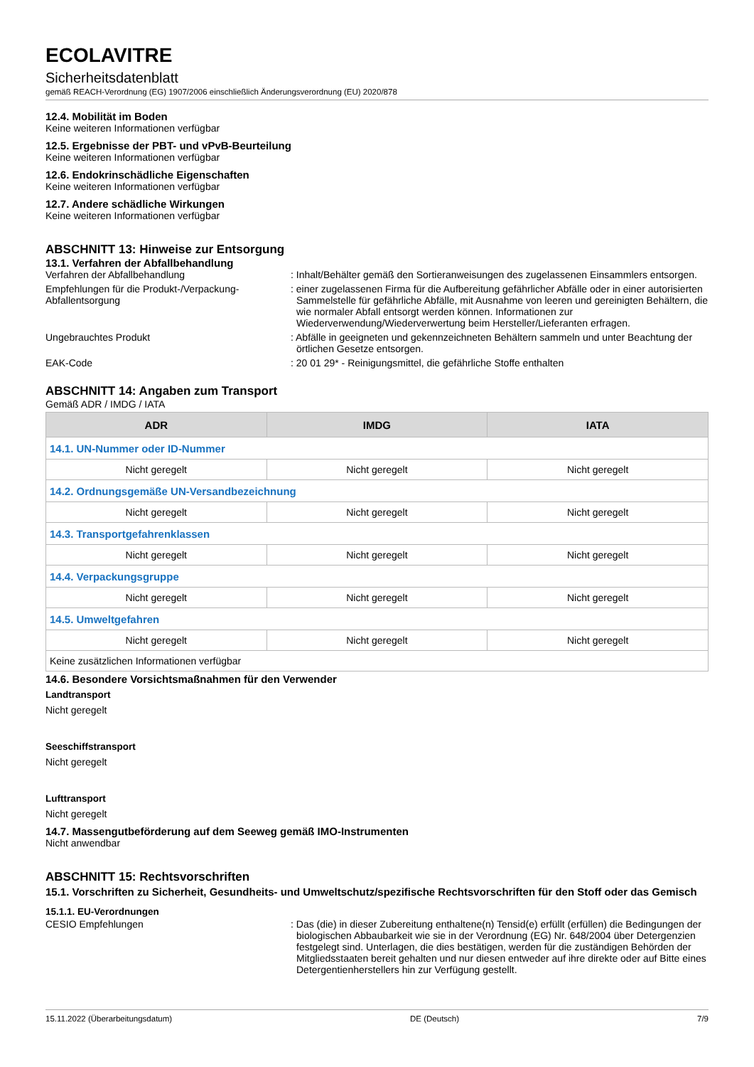ECOLAVITRE
Sicherheitsdatenblatt
gemäß REACH-Verordnung (EG) 1907/2006 einschließlich Änderungsverordnung (EU) 2020/878
12.4. Mobilität im Boden
Keine weiteren Informationen verfügbar
12.5. Ergebnisse der PBT- und vPvB-Beurteilung
Keine weiteren Informationen verfügbar
12.6. Endokrinschädliche Eigenschaften
Keine weiteren Informationen verfügbar
12.7. Andere schädliche Wirkungen
Keine weiteren Informationen verfügbar
ABSCHNITT 13: Hinweise zur Entsorgung
13.1. Verfahren der Abfallbehandlung
Verfahren der Abfallbehandlung : Inhalt/Behälter gemäß den Sortieranweisungen des zugelassenen Einsammlers entsorgen.
Empfehlungen für die Produkt-/Verpackung-Abfallentsorgung
: einer zugelassenen Firma für die Aufbereitung gefährlicher Abfälle oder in einer autorisierten Sammelstelle für gefährliche Abfälle, mit Ausnahme von leeren und gereinigten Behältern, die wie normaler Abfall entsorgt werden können. Informationen zur Wiederverwendung/Wiederverwertung beim Hersteller/Lieferanten erfragen.
Ungebrauchtes Produkt : Abfälle in geeigneten und gekennzeichneten Behältern sammeln und unter Beachtung der örtlichen Gesetze entsorgen.
EAK-Code : 20 01 29* - Reinigungsmittel, die gefährliche Stoffe enthalten
ABSCHNITT 14: Angaben zum Transport
Gemäß ADR / IMDG / IATA
| ADR | IMDG | IATA |
| --- | --- | --- |
| 14.1. UN-Nummer oder ID-Nummer | | |
| Nicht geregelt | Nicht geregelt | Nicht geregelt |
| 14.2. Ordnungsgemäße UN-Versandbezeichnung | | |
| Nicht geregelt | Nicht geregelt | Nicht geregelt |
| 14.3. Transportgefahrenklassen | | |
| Nicht geregelt | Nicht geregelt | Nicht geregelt |
| 14.4. Verpackungsgruppe | | |
| Nicht geregelt | Nicht geregelt | Nicht geregelt |
| 14.5. Umweltgefahren | | |
| Nicht geregelt | Nicht geregelt | Nicht geregelt |
| Keine zusätzlichen Informationen verfügbar | | |
14.6. Besondere Vorsichtsmaßnahmen für den Verwender
Landtransport
Nicht geregelt
Seeschiffstransport
Nicht geregelt
Lufttransport
Nicht geregelt
14.7. Massengutbeförderung auf dem Seeweg gemäß IMO-Instrumenten
Nicht anwendbar
ABSCHNITT 15: Rechtsvorschriften
15.1. Vorschriften zu Sicherheit, Gesundheits- und Umweltschutz/spezifische Rechtsvorschriften für den Stoff oder das Gemisch
15.1.1. EU-Verordnungen
CESIO Empfehlungen : Das (die) in dieser Zubereitung enthaltene(n) Tensid(e) erfüllt (erfüllen) die Bedingungen der biologischen Abbaubarkeit wie sie in der Verordnung (EG) Nr. 648/2004 über Detergenzien festgelegt sind. Unterlagen, die dies bestätigen, werden für die zuständigen Behörden der Mitgliedsstaaten bereit gehalten und nur diesen entweder auf ihre direkte oder auf Bitte eines Detergentienherstellers hin zur Verfügung gestellt.
15.11.2022 (Überarbeitungsdatum) DE (Deutsch) 7/9